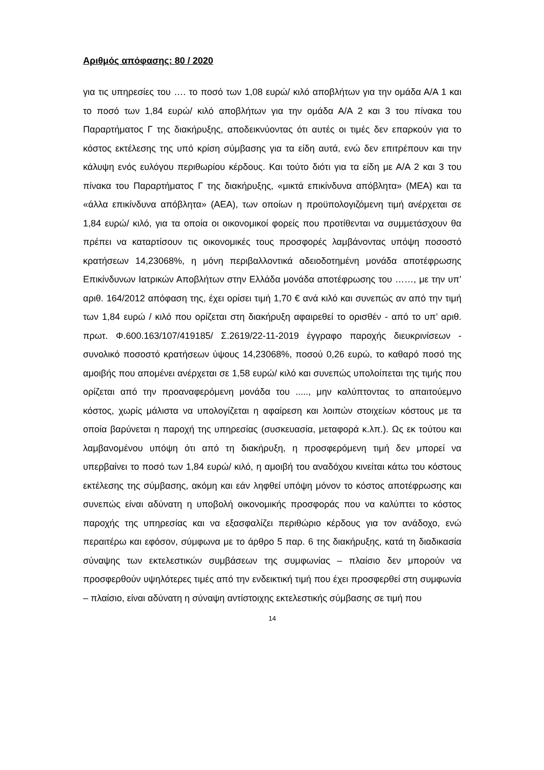Αριθμός απόφασης: 80 / 2020
για τις υπηρεσίες του …. το ποσό των 1,08 ευρώ/ κιλό αποβλήτων για την ομάδα Α/Α 1 και το ποσό των 1,84 ευρώ/ κιλό αποβλήτων για την ομάδα Α/Α 2 και 3 του πίνακα του Παραρτήματος Γ της διακήρυξης, αποδεικνύοντας ότι αυτές οι τιμές δεν επαρκούν για το κόστος εκτέλεσης της υπό κρίση σύμβασης για τα είδη αυτά, ενώ δεν επιτρέπουν και την κάλυψη ενός ευλόγου περιθωρίου κέρδους. Και τούτο διότι για τα είδη με Α/Α 2 και 3 του πίνακα του Παραρτήματος Γ της διακήρυξης, «μικτά επικίνδυνα απόβλητα» (ΜΕΑ) και τα «άλλα επικίνδυνα απόβλητα» (ΑΕΑ), των οποίων η προϋπολογιζόμενη τιμή ανέρχεται σε 1,84 ευρώ/ κιλό, για τα οποία οι οικονομικοί φορείς που προτίθενται να συμμετάσχουν θα πρέπει να καταρτίσουν τις οικονομικές τους προσφορές λαμβάνοντας υπόψη ποσοστό κρατήσεων 14,23068%, η μόνη περιβαλλοντικά αδειοδοτημένη μονάδα αποτέφρωσης Επικίνδυνων Ιατρικών Αποβλήτων στην Ελλάδα μονάδα αποτέφρωσης του ……, με την υπ’ αριθ. 164/2012 απόφαση της, έχει ορίσει τιμή 1,70 € ανά κιλό και συνεπώς αν από την τιμή των 1,84 ευρώ / κιλό που ορίζεται στη διακήρυξη αφαιρεθεί το ορισθέν - από το υπ’ αριθ. πρωτ. Φ.600.163/107/419185/ Σ.2619/22-11-2019 έγγραφο παροχής διευκρινίσεων - συνολικό ποσοστό κρατήσεων ύψους 14,23068%, ποσού 0,26 ευρώ, το καθαρό ποσό της αμοιβής που απομένει ανέρχεται σε 1,58 ευρώ/ κιλό και συνεπώς υπολοίπεται της τιμής που ορίζεται από την προαναφερόμενη μονάδα του ....., μην καλύπτοντας το απαιτούεμνο κόστος, χωρίς μάλιστα να υπολογίζεται η αφαίρεση και λοιπών στοιχείων κόστους με τα οποία βαρύνεται η παροχή της υπηρεσίας (συσκευασία, μεταφορά κ.λπ.). Ως εκ τούτου και λαμβανομένου υπόψη ότι από τη διακήρυξη, η προσφερόμενη τιμή δεν μπορεί να υπερβαίνει το ποσό των 1,84 ευρώ/ κιλό, η αμοιβή του αναδόχου κινείται κάτω του κόστους εκτέλεσης της σύμβασης, ακόμη και εάν ληφθεί υπόψη μόνον το κόστος αποτέφρωσης και συνεπώς είναι αδύνατη η υποβολή οικονομικής προσφοράς που να καλύπτει το κόστος παροχής της υπηρεσίας και να εξασφαλίζει περιθώριο κέρδους για τον ανάδοχο, ενώ περαιτέρω και εφόσον, σύμφωνα με το άρθρο 5 παρ. 6 της διακήρυξης, κατά τη διαδικασία σύναψης των εκτελεστικών συμβάσεων της συμφωνίας – πλαίσιο δεν μπορούν να προσφερθούν υψηλότερες τιμές από την ενδεικτική τιμή που έχει προσφερθεί στη συμφωνία – πλαίσιο, είναι αδύνατη η σύναψη αντίστοιχης εκτελεστικής σύμβασης σε τιμή που
14